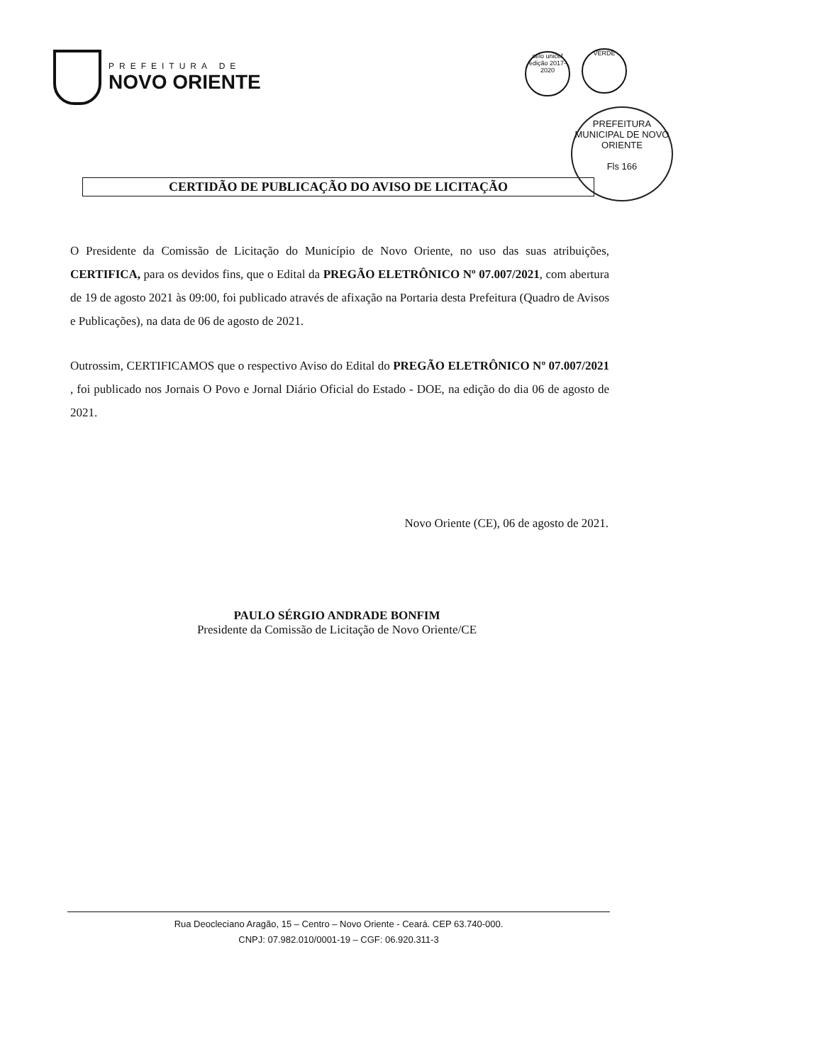PREFEITURA DE
NOVO ORIENTE
selo unicef
edição 2017-2020
VERDE
PREFEITURA MUNICIPAL DE NOVO ORIENTE
Fls 166
CERTIDÃO DE PUBLICAÇÃO DO AVISO DE LICITAÇÃO
O Presidente da Comissão de Licitação do Município de Novo Oriente, no uso das suas atribuições, CERTIFICA, para os devidos fins, que o Edital da PREGÃO ELETRÔNICO Nº 07.007/2021, com abertura de 19 de agosto 2021 às 09:00, foi publicado através de afixação na Portaria desta Prefeitura (Quadro de Avisos e Publicações), na data de 06 de agosto de 2021.
Outrossim, CERTIFICAMOS que o respectivo Aviso do Edital do PREGÃO ELETRÔNICO Nº 07.007/2021 , foi publicado nos Jornais O Povo e Jornal Diário Oficial do Estado - DOE, na edição do dia 06 de agosto de 2021.
Novo Oriente (CE), 06 de agosto de 2021.
PAULO SÉRGIO ANDRADE BONFIM
Presidente da Comissão de Licitação de Novo Oriente/CE
Rua Deocleciano Aragão, 15 – Centro – Novo Oriente - Ceará. CEP 63.740-000.
CNPJ: 07.982.010/0001-19 – CGF: 06.920.311-3